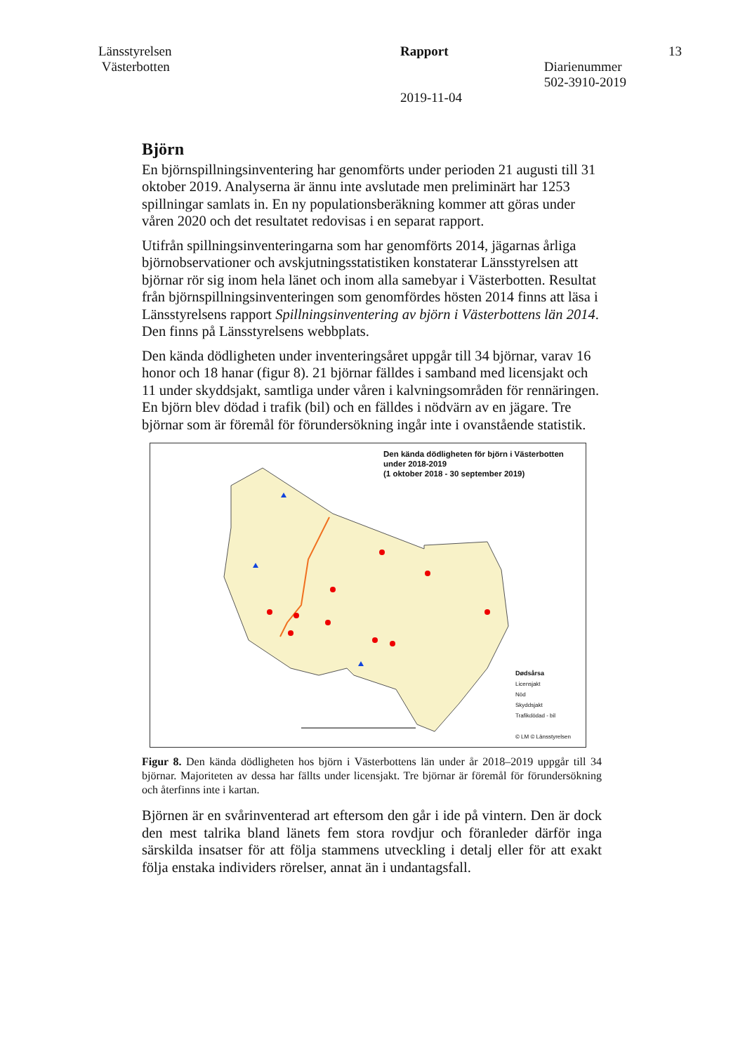Länsstyrelsen
Västerbotten
Rapport
2019-11-04
Diarienummer
502-3910-2019
13
Björn
En björnspillningsinventering har genomförts under perioden 21 augusti till 31 oktober 2019. Analyserna är ännu inte avslutade men preliminärt har 1253 spillningar samlats in. En ny populationsberäkning kommer att göras under våren 2020 och det resultatet redovisas i en separat rapport.
Utifrån spillningsinventeringarna som har genomförts 2014, jägarnas årliga björnobservationer och avskjutningsstatistiken konstaterar Länsstyrelsen att björnar rör sig inom hela länet och inom alla samebyar i Västerbotten. Resultat från björnspillningsinventeringen som genomfördes hösten 2014 finns att läsa i Länsstyrelsens rapport Spillningsinventering av björn i Västerbottens län 2014. Den finns på Länsstyrelsens webbplats.
Den kända dödligheten under inventeringsåret uppgår till 34 björnar, varav 16 honor och 18 hanar (figur 8). 21 björnar fälldes i samband med licensjakt och 11 under skyddsjakt, samtliga under våren i kalvningsområden för rennäringen. En björn blev dödad i trafik (bil) och en fälldes i nödvärn av en jägare. Tre björnar som är föremål för förundersökning ingår inte i ovanstående statistik.
Den kända dödligheten för björn i Västerbotten
under 2018-2019
(1 oktober 2018 - 30 september 2019)
Dødsårsa
Licensjakt
Nöd
Skyddsjakt
Trafikdödad - bil
© LM © Länsstyrelsen
Figur 8. Den kända dödligheten hos björn i Västerbottens län under år 2018–2019 uppgår till 34 björnar. Majoriteten av dessa har fällts under licensjakt. Tre björnar är föremål för förundersökning och återfinns inte i kartan.
Björnen är en svårinventerad art eftersom den går i ide på vintern. Den är dock den mest talrika bland länets fem stora rovdjur och föranleder därför inga särskilda insatser för att följa stammens utveckling i detalj eller för att exakt följa enstaka individers rörelser, annat än i undantagsfall.